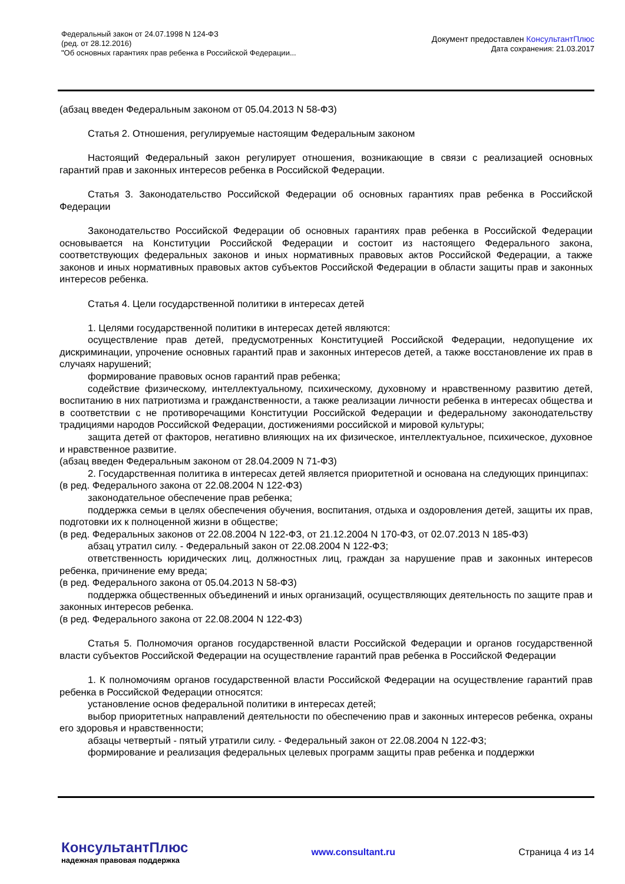Федеральный закон от 24.07.1998 N 124-ФЗ
(ред. от 28.12.2016)
"Об основных гарантиях прав ребенка в Российской Федерации...
Документ предоставлен КонсультантПлюс
Дата сохранения: 21.03.2017
(абзац введен Федеральным законом от 05.04.2013 N 58-ФЗ)
Статья 2. Отношения, регулируемые настоящим Федеральным законом
Настоящий Федеральный закон регулирует отношения, возникающие в связи с реализацией основных гарантий прав и законных интересов ребенка в Российской Федерации.
Статья 3. Законодательство Российской Федерации об основных гарантиях прав ребенка в Российской Федерации
Законодательство Российской Федерации об основных гарантиях прав ребенка в Российской Федерации основывается на Конституции Российской Федерации и состоит из настоящего Федерального закона, соответствующих федеральных законов и иных нормативных правовых актов Российской Федерации, а также законов и иных нормативных правовых актов субъектов Российской Федерации в области защиты прав и законных интересов ребенка.
Статья 4. Цели государственной политики в интересах детей
1. Целями государственной политики в интересах детей являются:
осуществление прав детей, предусмотренных Конституцией Российской Федерации, недопущение их дискриминации, упрочение основных гарантий прав и законных интересов детей, а также восстановление их прав в случаях нарушений;
формирование правовых основ гарантий прав ребенка;
содействие физическому, интеллектуальному, психическому, духовному и нравственному развитию детей, воспитанию в них патриотизма и гражданственности, а также реализации личности ребенка в интересах общества и в соответствии с не противоречащими Конституции Российской Федерации и федеральному законодательству традициями народов Российской Федерации, достижениями российской и мировой культуры;
защита детей от факторов, негативно влияющих на их физическое, интеллектуальное, психическое, духовное и нравственное развитие.
(абзац введен Федеральным законом от 28.04.2009 N 71-ФЗ)
2. Государственная политика в интересах детей является приоритетной и основана на следующих принципах:
(в ред. Федерального закона от 22.08.2004 N 122-ФЗ)
законодательное обеспечение прав ребенка;
поддержка семьи в целях обеспечения обучения, воспитания, отдыха и оздоровления детей, защиты их прав, подготовки их к полноценной жизни в обществе;
(в ред. Федеральных законов от 22.08.2004 N 122-ФЗ, от 21.12.2004 N 170-ФЗ, от 02.07.2013 N 185-ФЗ)
абзац утратил силу. - Федеральный закон от 22.08.2004 N 122-ФЗ;
ответственность юридических лиц, должностных лиц, граждан за нарушение прав и законных интересов ребенка, причинение ему вреда;
(в ред. Федерального закона от 05.04.2013 N 58-ФЗ)
поддержка общественных объединений и иных организаций, осуществляющих деятельность по защите прав и законных интересов ребенка.
(в ред. Федерального закона от 22.08.2004 N 122-ФЗ)
Статья 5. Полномочия органов государственной власти Российской Федерации и органов государственной власти субъектов Российской Федерации на осуществление гарантий прав ребенка в Российской Федерации
1. К полномочиям органов государственной власти Российской Федерации на осуществление гарантий прав ребенка в Российской Федерации относятся:
установление основ федеральной политики в интересах детей;
выбор приоритетных направлений деятельности по обеспечению прав и законных интересов ребенка, охраны его здоровья и нравственности;
абзацы четвертый - пятый утратили силу. - Федеральный закон от 22.08.2004 N 122-ФЗ;
формирование и реализация федеральных целевых программ защиты прав ребенка и поддержки
КонсультантПлюс
надежная правовая поддержка
www.consultant.ru Страница 4 из 14